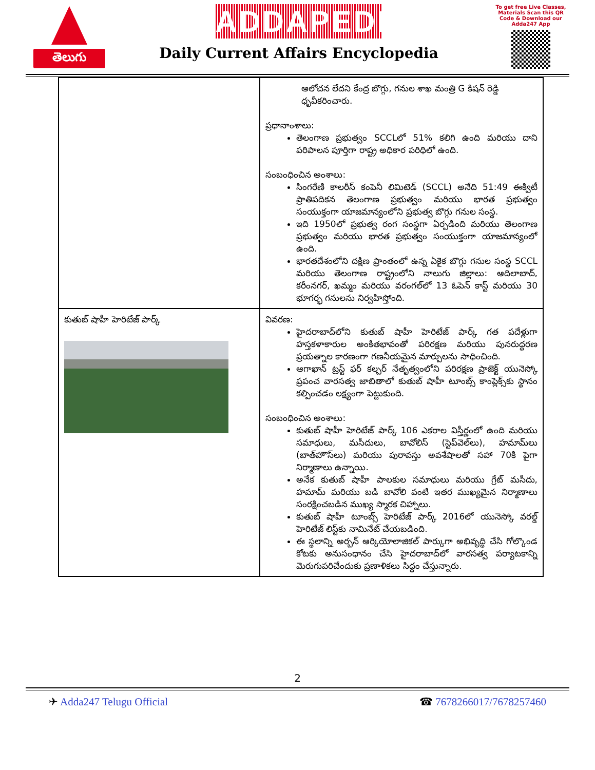తెలుగు
ADDAPEDIA
Daily Current Affairs Encyclopedia
To get free Live Classes, Materials Scan this QR Code & Download our Adda247 App
| | ఆలోచన లేదని కేంద్ర బొగ్గు, గనుల శాఖ మంత్రి G కిషన్ రెడ్డి ధృవీకరించారు. ప్రధానాంశాలు: తెలంగాణ ప్రభుత్వం SCCLలో 51% కలిగి ఉంది మరియు దాని పరిపాలన పూర్తిగా రాష్ట్ర అధికార పరిధిలో ఉంది. సంబంధించిన అంశాలు: సింగరేణి కాలరీస్ కంపెనీ లిమిటెడ్ (SCCL) అనేది 51:49 ఈక్విటీ ప్రాతిపదికన తెలంగాణ ప్రభుత్వం మరియు భారత ప్రభుత్వం సంయుక్తంగా యాజమాన్యంలోని ప్రభుత్వ బొగ్గు గనుల సంస్థ. ఇది 1950లో ప్రభుత్వ రంగ సంస్థగా ఏర్పడింది మరియు తెలంగాణ ప్రభుత్వం మరియు భారత ప్రభుత్వం సంయుక్తంగా యాజమాన్యంలో ఉంది. భారతదేశంలోని దక్షిణ ప్రాంతంలో ఉన్న ఏకైక బొగ్గు గనుల సంస్థ SCCL మరియు తెలంగాణ రాష్ట్రంలోని నాలుగు జిల్లాలు: ఆదిలాబాద్, కరీంనగర్, ఖమ్మం మరియు వరంగల్‌లో 13 ఓపెన్ కాస్ట్ మరియు 30 భూగర్భ గనులను నిర్వహిస్తోంది. |
| కుతుబ్ షాహీ హెరిటేజ్ పార్క్ | వివరణ: హైదరాబాద్‌లోని కుతుబ్ షాహీ హెరిటేజ్ పార్క్ గత పదేళ్లుగా హస్తకళాకారుల అంకితభావంతో పరిరక్షణ మరియు పునరుద్ధరణ ప్రయత్నాల కారణంగా గణనీయమైన మార్పులను సాధించింది. ఆగాఖాన్ ట్రస్ట్ ఫర్ కల్చర్ నేతృత్వంలోని పరిరక్షణ ప్రాజెక్ట్ యునెస్కో ప్రపంచ వారసత్వ జాబితాలో కుతుబ్ షాహీ టూంబ్స్ కాంప్లెక్స్‌కు స్థానం కల్పించడం లక్ష్యంగా పెట్టుకుంది. సంబంధించిన అంశాలు: కుతుబ్ షాహీ హెరిటేజ్ పార్క్ 106 ఎకరాల విస్తీర్ణంలో ఉంది మరియు సమాధులు, మసీదులు, బావోలిస్ (స్టెప్‌వెల్‌లు), హమామ్‌లు (బాత్‌హౌస్‌లు) మరియు పురావస్తు అవశేషాలతో సహా 70కి పైగా నిర్మాణాలు ఉన్నాయి. అనేక కుతుబ్ షాహీ పాలకుల సమాధులు మరియు గ్రేట్ మసీదు, హమామ్ మరియు బడి బావోలి వంటి ఇతర ముఖ్యమైన నిర్మాణాలు సంరక్షించబడిన ముఖ్య స్మారక చిహ్నాలు. కుతుబ్ షాహీ టూంబ్స్ హెరిటేజ్ పార్క్ 2016లో యునెస్కో వరల్డ్ హెరిటేజ్ లిస్ట్‌కు నామినేట్ చేయబడింది. ఈ స్థలాన్ని అర్బన్ ఆర్కియోలాజికల్ పార్కుగా అభివృద్ధి చేసి గోల్కొండ కోటకు అనుసంధానం చేసి హైదరాబాద్‌లో వారసత్వ పర్యాటకాన్ని మెరుగుపరిచేందుకు ప్రణాళికలు సిద్ధం చేస్తున్నారు. |
2
✈ Adda247 Telugu Official ☎ 7678266017/7678257460